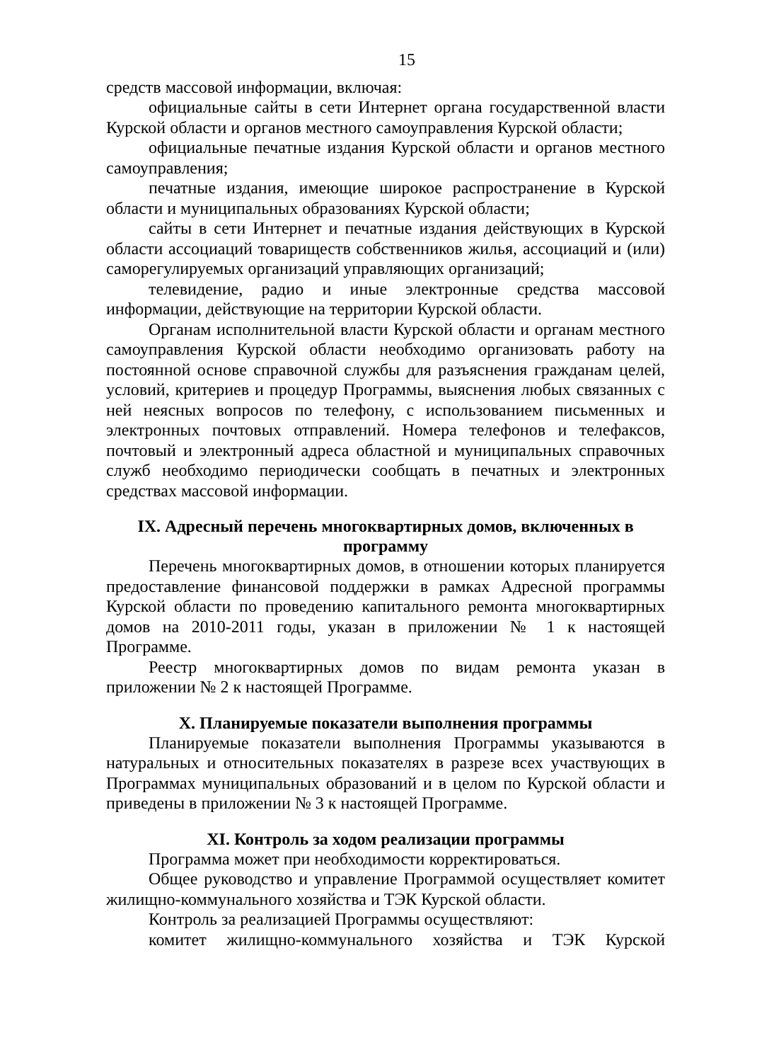15
средств массовой информации, включая:
официальные сайты в сети Интернет органа государственной власти Курской области и органов местного самоуправления Курской области;
официальные печатные издания Курской области и органов местного самоуправления;
печатные издания, имеющие широкое распространение в Курской области и муниципальных образованиях Курской области;
сайты в сети Интернет и печатные издания действующих в Курской области ассоциаций товариществ собственников жилья, ассоциаций и (или) саморегулируемых организаций управляющих организаций;
телевидение, радио и иные электронные средства массовой информации, действующие на территории Курской области.
Органам исполнительной власти Курской области и органам местного самоуправления Курской области необходимо организовать работу на постоянной основе справочной службы для разъяснения гражданам целей, условий, критериев и процедур Программы, выяснения любых связанных с ней неясных вопросов по телефону, с использованием письменных и электронных почтовых отправлений. Номера телефонов и телефаксов, почтовый и электронный адреса областной и муниципальных справочных служб необходимо периодически сообщать в печатных и электронных средствах массовой информации.
IX. Адресный перечень многоквартирных домов, включенных в программу
Перечень многоквартирных домов, в отношении которых планируется предоставление финансовой поддержки в рамках Адресной программы Курской области по проведению капитального ремонта многоквартирных домов на 2010-2011 годы, указан в приложении № 1 к настоящей Программе.
Реестр многоквартирных домов по видам ремонта указан в приложении № 2 к настоящей Программе.
X. Планируемые показатели выполнения программы
Планируемые показатели выполнения Программы указываются в натуральных и относительных показателях в разрезе всех участвующих в Программах муниципальных образований и в целом по Курской области и приведены в приложении № 3 к настоящей Программе.
XI. Контроль за ходом реализации программы
Программа может при необходимости корректироваться.
Общее руководство и управление Программой осуществляет комитет жилищно-коммунального хозяйства и ТЭК Курской области.
Контроль за реализацией Программы осуществляют:
комитет жилищно-коммунального хозяйства и ТЭК Курской